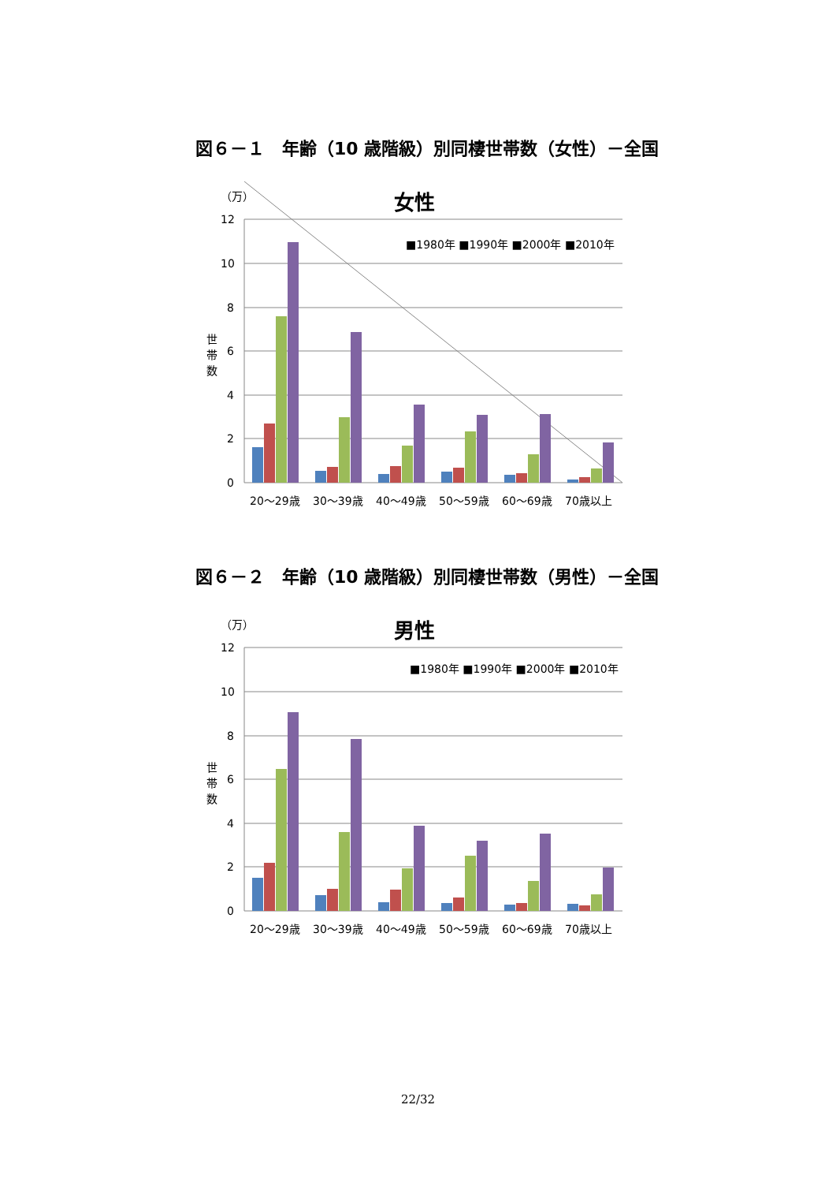図６－１　年齢（10 歳階級）別同棲世帯数（女性）－全国
（万）
女性
12
10
8
6
4
2
0
世
帯
数
■1980年 ■1990年 ■2000年 ■2010年
20～29歳
30～39歳
40～49歳
50～59歳
60～69歳
70歳以上
図６－２　年齢（10 歳階級）別同棲世帯数（男性）－全国
（万）
男性
12
10
8
6
4
2
0
世
帯
数
■1980年 ■1990年 ■2000年 ■2010年
20～29歳
30～39歳
40～49歳
50～59歳
60～69歳
70歳以上
22/32